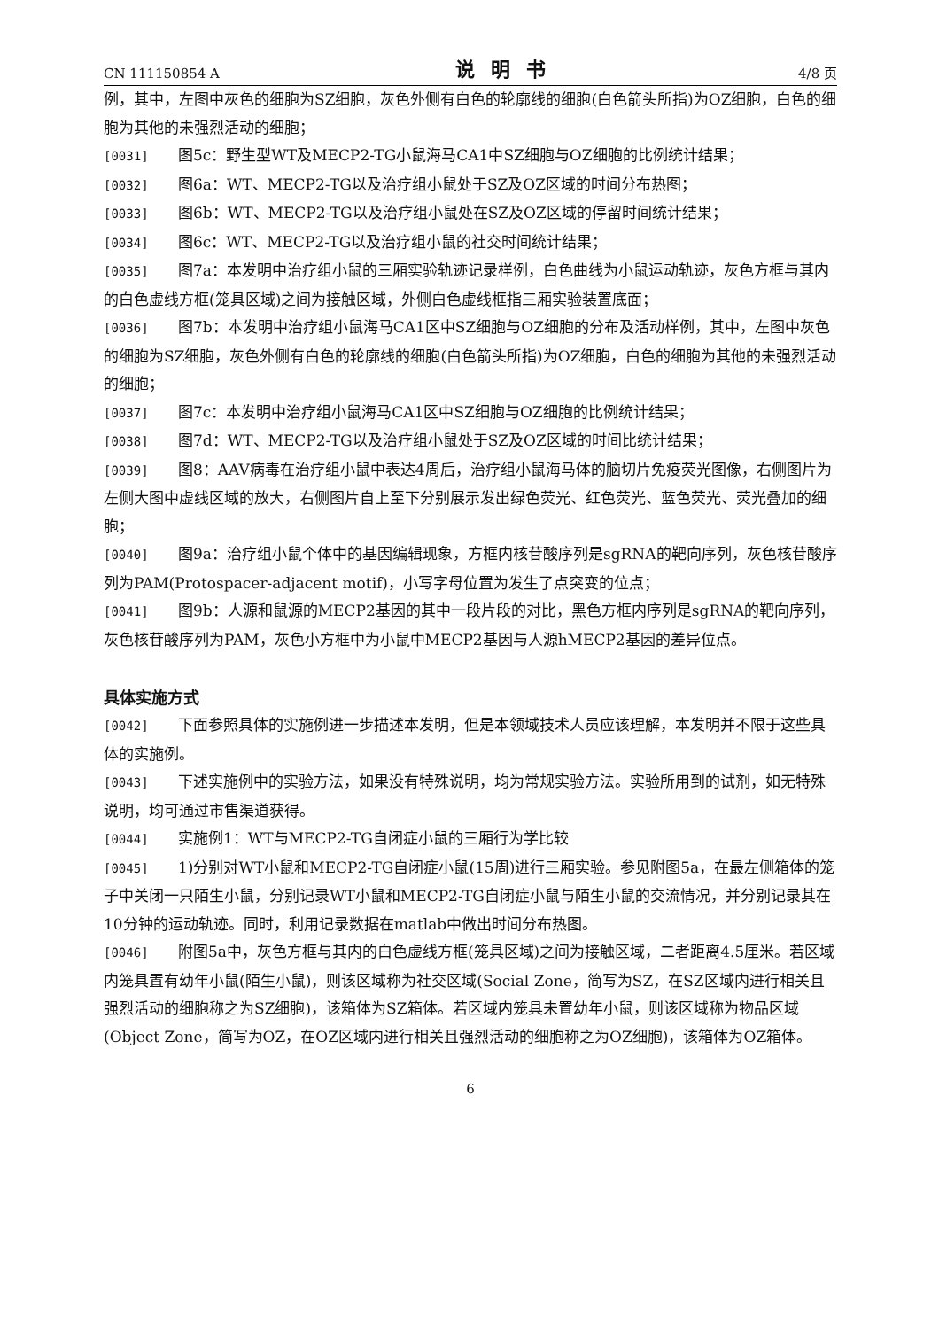CN 111150854 A 说明书 4/8 页
例，其中，左图中灰色的细胞为SZ细胞，灰色外侧有白色的轮廓线的细胞(白色箭头所指)为OZ细胞，白色的细胞为其他的未强烈活动的细胞；
[0031] 图5c：野生型WT及MECP2-TG小鼠海马CA1中SZ细胞与OZ细胞的比例统计结果；
[0032] 图6a：WT、MECP2-TG以及治疗组小鼠处于SZ及OZ区域的时间分布热图；
[0033] 图6b：WT、MECP2-TG以及治疗组小鼠处在SZ及OZ区域的停留时间统计结果；
[0034] 图6c：WT、MECP2-TG以及治疗组小鼠的社交时间统计结果；
[0035] 图7a：本发明中治疗组小鼠的三厢实验轨迹记录样例，白色曲线为小鼠运动轨迹，灰色方框与其内的白色虚线方框(笼具区域)之间为接触区域，外侧白色虚线框指三厢实验装置底面；
[0036] 图7b：本发明中治疗组小鼠海马CA1区中SZ细胞与OZ细胞的分布及活动样例，其中，左图中灰色的细胞为SZ细胞，灰色外侧有白色的轮廓线的细胞(白色箭头所指)为OZ细胞，白色的细胞为其他的未强烈活动的细胞；
[0037] 图7c：本发明中治疗组小鼠海马CA1区中SZ细胞与OZ细胞的比例统计结果；
[0038] 图7d：WT、MECP2-TG以及治疗组小鼠处于SZ及OZ区域的时间比统计结果；
[0039] 图8：AAV病毒在治疗组小鼠中表达4周后，治疗组小鼠海马体的脑切片免疫荧光图像，右侧图片为左侧大图中虚线区域的放大，右侧图片自上至下分别展示发出绿色荧光、红色荧光、蓝色荧光、荧光叠加的细胞；
[0040] 图9a：治疗组小鼠个体中的基因编辑现象，方框内核苷酸序列是sgRNA的靶向序列，灰色核苷酸序列为PAM(Protospacer-adjacent motif)，小写字母位置为发生了点突变的位点；
[0041] 图9b：人源和鼠源的MECP2基因的其中一段片段的对比，黑色方框内序列是sgRNA的靶向序列，灰色核苷酸序列为PAM，灰色小方框中为小鼠中MECP2基因与人源hMECP2基因的差异位点。
具体实施方式
[0042] 下面参照具体的实施例进一步描述本发明，但是本领域技术人员应该理解，本发明并不限于这些具体的实施例。
[0043] 下述实施例中的实验方法，如果没有特殊说明，均为常规实验方法。实验所用到的试剂，如无特殊说明，均可通过市售渠道获得。
[0044] 实施例1：WT与MECP2-TG自闭症小鼠的三厢行为学比较
[0045] 1)分别对WT小鼠和MECP2-TG自闭症小鼠(15周)进行三厢实验。参见附图5a，在最左侧箱体的笼子中关闭一只陌生小鼠，分别记录WT小鼠和MECP2-TG自闭症小鼠与陌生小鼠的交流情况，并分别记录其在10分钟的运动轨迹。同时，利用记录数据在matlab中做出时间分布热图。
[0046] 附图5a中，灰色方框与其内的白色虚线方框(笼具区域)之间为接触区域，二者距离4.5厘米。若区域内笼具置有幼年小鼠(陌生小鼠)，则该区域称为社交区域(Social Zone，简写为SZ，在SZ区域内进行相关且强烈活动的细胞称之为SZ细胞)，该箱体为SZ箱体。若区域内笼具未置幼年小鼠，则该区域称为物品区域(Object Zone，简写为OZ，在OZ区域内进行相关且强烈活动的细胞称之为OZ细胞)，该箱体为OZ箱体。
6